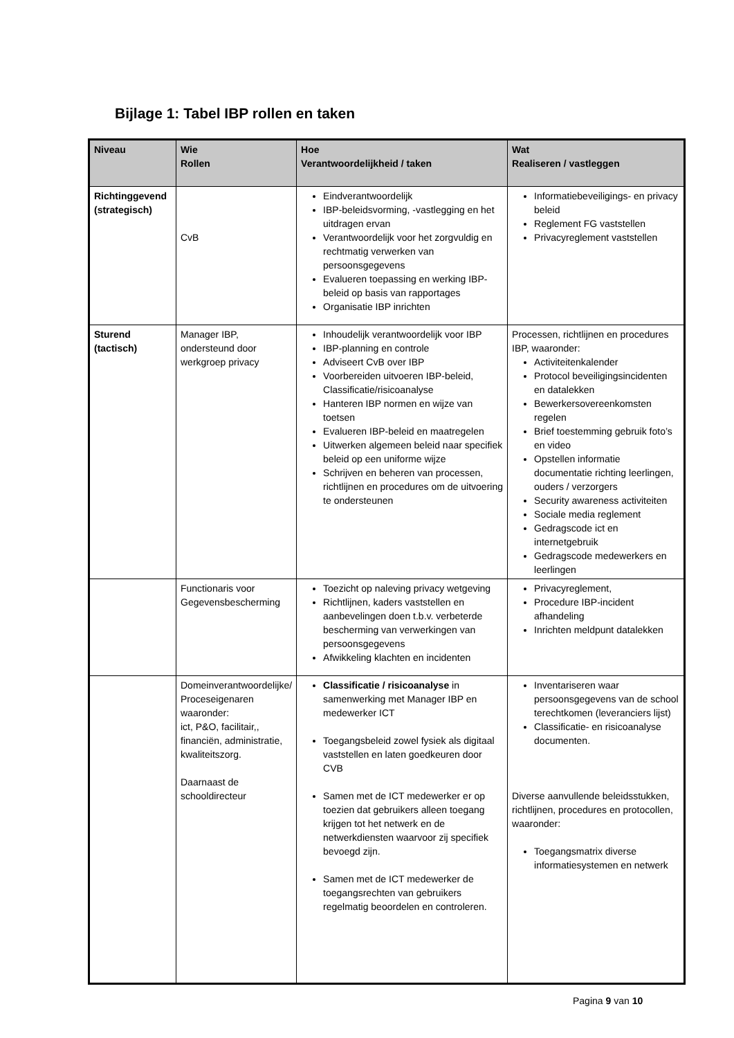Bijlage 1: Tabel IBP rollen en taken
| Niveau | Wie Rollen | Hoe Verantwoordelijkheid / taken | Wat Realiseren / vastleggen |
| --- | --- | --- | --- |
| Richtinggevend (strategisch) | CvB | Eindverantwoordelijk IBP-beleidsvorming, -vastlegging en het uitdragen ervan Verantwoordelijk voor het zorgvuldig en rechtmatig verwerken van persoonsgegevens Evalueren toepassing en werking IBP-beleid op basis van rapportages Organisatie IBP inrichten | Informatiebeveiligings- en privacy beleid Reglement FG vaststellen Privacyreglement vaststellen |
| Sturend (tactisch) | Manager IBP, ondersteund door werkgroep privacy | Inhoudelijk verantwoordelijk voor IBP IBP-planning en controle Adviseert CvB over IBP Voorbereiden uitvoeren IBP-beleid, Classificatie/risicoanalyse Hanteren IBP normen en wijze van toetsen Evalueren IBP-beleid en maatregelen Uitwerken algemeen beleid naar specifiek beleid op een uniforme wijze Schrijven en beheren van processen, richtlijnen en procedures om de uitvoering te ondersteunen | Processen, richtlijnen en procedures IBP, waaronder: Activiteitenkalender Protocol beveiligingsincidenten en datalekken Bewerkersovereenkomsten regelen Brief toestemming gebruik foto’s en video Opstellen informatie documentatie richting leerlingen, ouders / verzorgers Security awareness activiteiten Sociale media reglement Gedragscode ict en internetgebruik Gedragscode medewerkers en leerlingen |
| | Functionaris voor Gegevensbescherming | Toezicht op naleving privacy wetgeving Richtlijnen, kaders vaststellen en aanbevelingen doen t.b.v. verbeterde bescherming van verwerkingen van persoonsgegevens Afwikkeling klachten en incidenten | Privacyreglement, Procedure IBP-incident afhandeling Inrichten meldpunt datalekken |
| | Domeinverantwoordelijke/ Proceseigenaren waaronder: ict, P&O, facilitair,, financiën, administratie, kwaliteitszorg. Daarnaast de schooldirecteur | Classificatie / risicoanalyse in samenwerking met Manager IBP en medewerker ICT Toegangsbeleid zowel fysiek als digitaal vaststellen en laten goedkeuren door CVB Samen met de ICT medewerker er op toezien dat gebruikers alleen toegang krijgen tot het netwerk en de netwerkdiensten waarvoor zij specifiek bevoegd zijn. Samen met de ICT medewerker de toegangsrechten van gebruikers regelmatig beoordelen en controleren. | Inventariseren waar persoonsgegevens van de school terechtkomen (leveranciers lijst) Classificatie- en risicoanalyse documenten. Diverse aanvullende beleidsstukken, richtlijnen, procedures en protocollen, waaronder: Toegangsmatrix diverse informatiesystemen en netwerk |
Pagina 9 van 10